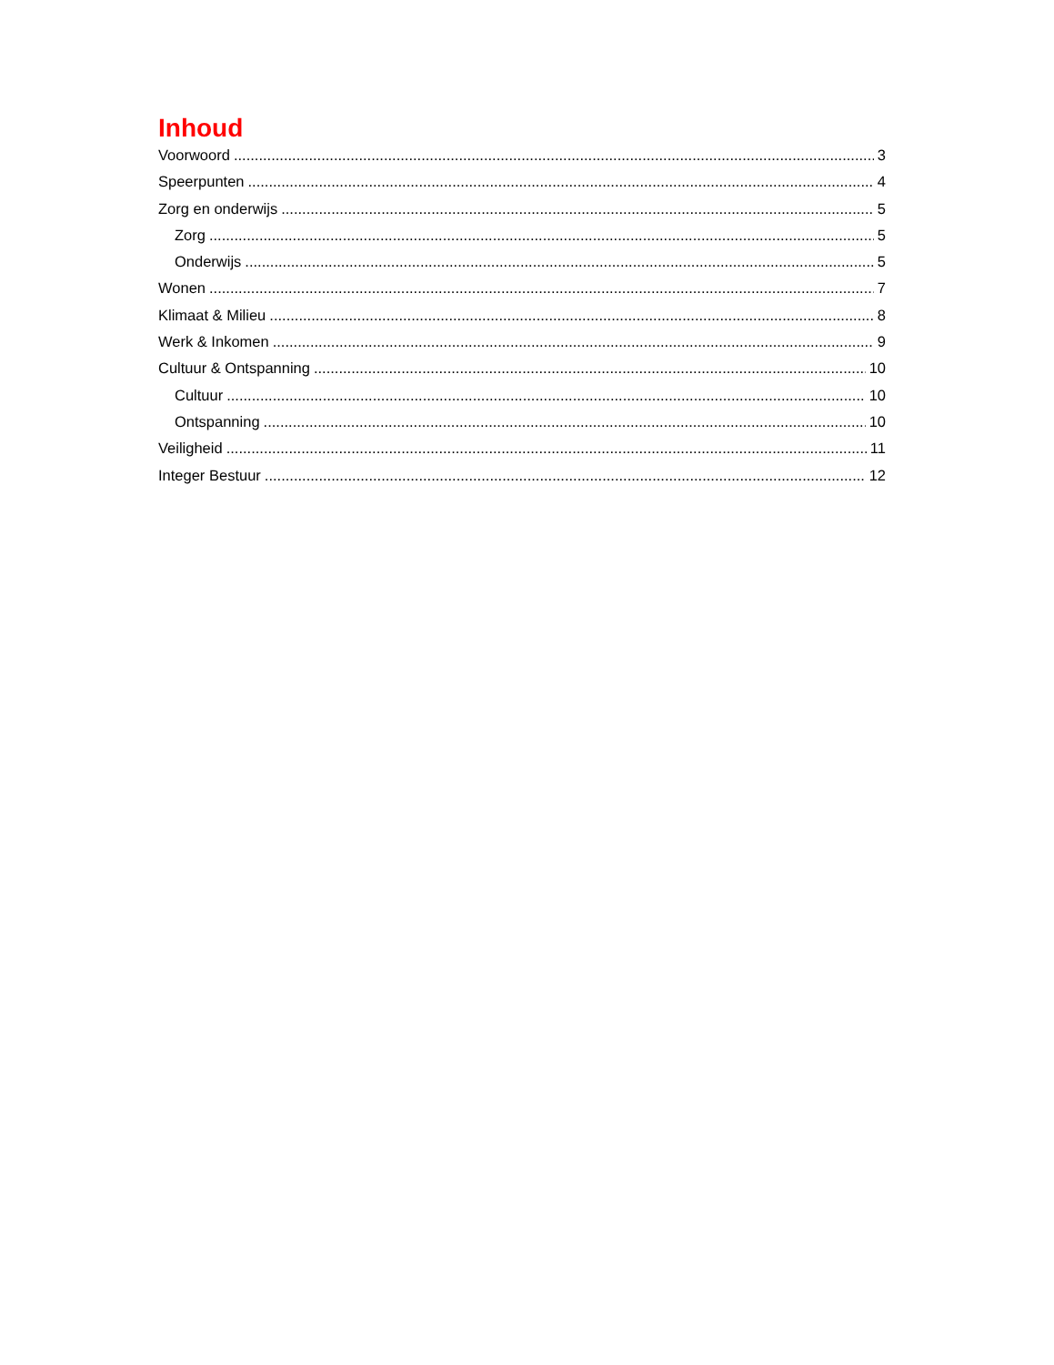Inhoud
Voorwoord 3
Speerpunten 4
Zorg en onderwijs 5
Zorg 5
Onderwijs 5
Wonen 7
Klimaat & Milieu 8
Werk & Inkomen 9
Cultuur & Ontspanning 10
Cultuur 10
Ontspanning 10
Veiligheid 11
Integer Bestuur 12